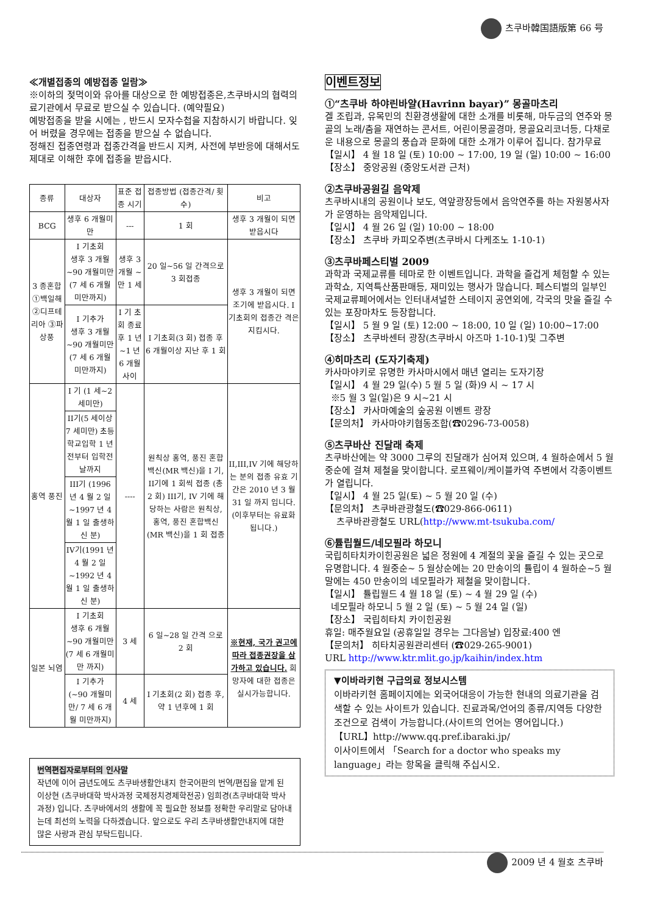츠쿠바韓国語版第 66 号
≪개별접종의 예방접종 일람≫
※이하의 젖먹이와 유아를 대상으로 한 예방접종은,츠쿠바시의 협력의료기관에서 무료로 받으실 수 있습니다. (예약필요)
예방접종을 받을 시에는 , 반드시 모자수첩을 지참하시기 바랍니다. 잊어 버렸을 경우에는 접종을 받으실 수 없습니다.
정해진 접종연령과 접종간격을 반드시 지켜, 사전에 부반응에 대해서도 제대로 이해한 후에 접종을 받읍시다.
| 종류 | 대상자 | 표준 접종 시기 | 접종방법 (접종간격/ 횟수) | 비고 |
| --- | --- | --- | --- | --- |
| BCG | 생후 6 개월미만 | --- | 1 회 | 생후 3 개월이 되면 받읍시다 |
| 3 종혼합 ①백일해 ②디프테리아 ③파상풍 | I 기초회 생후 3 개월~90 개월미만 (7 세 6 개월 미만까지) | 생후 3 개월 ~만 1 세 | 20 일~56 일 간격으로 3 회접종 | 생후 3 개월이 되면 조기에 받읍시다. I 기초회의 접종간 격은 지킵시다. |
| | I 기추가 생후 3 개월~90 개월미만 (7 세 6 개월 미만까지) | I 기 초회 종료후 1 년~1 년 6 개월사이 | I 기초회(3 회) 접종 후 6 개월이상 지난 후 1 회 | |
| 홍역 풍진 | I 기 (1 세~2 세미만) | ---- | 원칙상 홍역, 풍진 혼합백신(MR 백신)을 I 기, II기에 1 회씩 접종 (총 2 회) III기, IV 기에 해당하는 사람은 원칙상, 홍역, 풍진 혼합백신 (MR 백신)을 1 회 접종 | II,III,IV 기에 해당하는 분의 접종 유효 기간은 2010 년 3 월 31 일 까지 입니다. (이후부터는 유료화 됩니다.) |
| | II기(5 세이상 7 세미만) 초등학교입학 1 년전부터 입학전날까지 | | | |
| | III기 (1996 년 4 월 2 일~1997 년 4 월 1 일 출생하신 분) | | | |
| | IV기(1991 년 4 월 2 일~1992 년 4 월 1 일 출생하신 분) | | | |
| 일본 뇌염 | I 기초회 생후 6 개월~90 개월미만 (7 세 6 개월미만 까지) | 3 세 | 6 일~28 일 간격 으로 2 회 | ※현재, 국가 권고에 따라 접종권장을 삼가하고 있습니다. 희망자에 대한 접종은 실시가능합니다. |
| | I 기추가 (~90 개월미만/ 7 세 6 개월 미만까지) | 4 세 | I 기초회(2 회) 접종 후, 약 1 년후에 1 회 | |
번역편집자로부터의 인사말
작년에 이어 금년도에도 츠쿠바생활안내지 한국어판의 번역/편집을 맡게 된 이상현 (츠쿠바대학 박사과정 국제정치경제학전공) 임희경(츠쿠바대학 박사과정) 입니다. 츠쿠바에서의 생활에 꼭 필요한 정보를 정확한 우리말로 담아내는데 최선의 노력을 다하겠습니다. 앞으로도 우리 츠쿠바생활안내지에 대한 많은 사랑과 관심 부탁드립니다.
이벤트정보
①“츠쿠바 하야린바얄(Havrinn bayar)” 몽골마츠리
겔 조립과, 유목민의 친환경생활에 대한 소개를 비롯해, 마두금의 연주와 몽골의 노래/춤을 재연하는 콘서트, 어린이몽골경마, 몽골요리코너등, 다채로운 내용으로 몽골의 풍습과 문화에 대한 소개가 이루어 집니다. 참가무료
【일시】 4 월 18 일 (토) 10:00 ~ 17:00, 19 일 (일) 10:00 ~ 16:00
【장소】 중앙공원 (중앙도서관 근처)
②츠쿠바공원길 음악제
츠쿠바시내의 공원이나 보도, 역앞광장등에서 음악연주를 하는 자원봉사자가 운영하는 음악제입니다.
【일시】 4 월 26 일 (일) 10:00 ~ 18:00
【장소】 츠쿠바 카피오주변(츠쿠바시 다케조노 1-10-1)
③츠쿠바페스티벌 2009
과학과 국제교류를 테마로 한 이벤트입니다. 과학을 즐겁게 체험할 수 있는 과학쇼, 지역특산품판매등, 재미있는 행사가 많습니다. 페스티벌의 일부인 국제교류페어에서는 인터내셔널한 스테이지 공연외에, 각국의 맛을 즐길 수 있는 포장마차도 등장합니다.
【일시】 5 월 9 일 (토) 12:00 ~ 18:00, 10 일 (일) 10:00~17:00
【장소】 츠쿠바센터 광장(츠쿠바시 아즈마 1-10-1)및 그주변
④히마츠리 (도자기축제)
카사마야키로 유명한 카사마시에서 매년 열리는 도자기장
【일시】 4 월 29 일(수) 5 월 5 일 (화)9 시 ~ 17 시
※5 월 3 일(일)은 9 시~21 시
【장소】 카사마예술의 숲공원 이벤트 광장
【문의처】 카사마야키협동조합(☎0296-73-0058)
⑤츠쿠바산 진달래 축제
츠쿠바산에는 약 3000 그루의 진달래가 심어져 있으며, 4 월하순에서 5 월중순에 걸쳐 제철을 맞이합니다. 로프웨이/케이블카역 주변에서 각종이벤트가 열립니다.
【일시】 4 월 25 일(토) ~ 5 월 20 일 (수)
【문의처】 츠쿠바관광철도(☎029-866-0611)
츠쿠바관광철도 URL(http://www.mt-tsukuba.com/
⑥튤립월드/네모필라 하모니
국립히타치카이힌공원은 넓은 정원에 4 계절의 꽃을 즐길 수 있는 곳으로 유명합니다. 4 월중순~ 5 월상순에는 20 만송이의 튤립이 4 월하순~5 월말에는 450 만송이의 네모필라가 제철을 맞이합니다.
【일시】 튤립월드 4 월 18 일 (토) ~ 4 월 29 일 (수)
네모필라 하모니 5 월 2 일 (토) ~ 5 월 24 일 (일)
【장소】 국립히타치 카이힌공원
휴일: 매주월요일 (공휴일일 경우는 그다음날) 입장료:400 엔
【문의처】 히타치공원관리센터 (☎029-265-9001)
URL http://www.ktr.mlit.go.jp/kaihin/index.htm
▼이바라키현 구급의료 정보시스템
이바라키현 홈페이지에는 외국어대응이 가능한 현내의 의료기관을 검색할 수 있는 사이트가 있습니다. 진료과목/언어의 종류/지역등 다양한 조건으로 검색이 가능합니다.(사이트의 언어는 영어입니다.)
【URL】http://www.qq.pref.ibaraki.jp/
이사이트에서 「Search for a doctor who speaks my language」라는 항목을 클릭해 주십시오.
2009 년 4 월호 츠쿠바